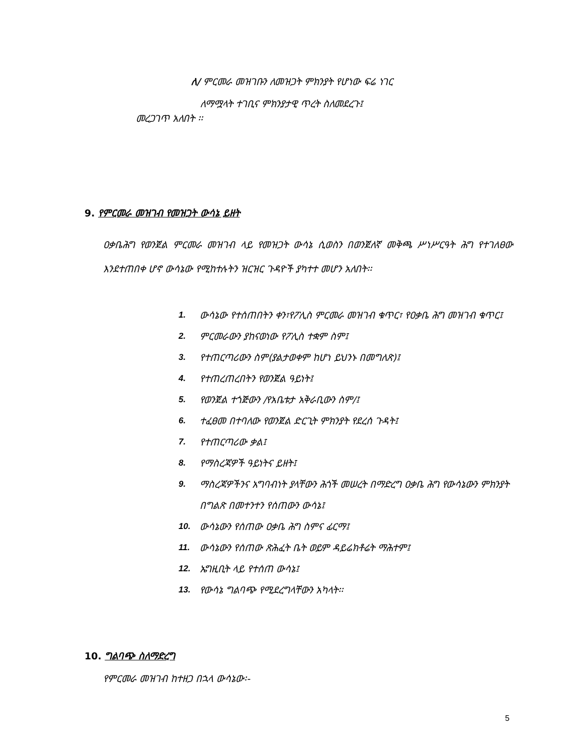ለ/ ምርመራ መዝገቡን ለመዝጋት ምክንያት የሆነው ፍሬ ነገር
ለማሟላት ተገቢና ምክንያታዊ ጥረት ስለመደረጉ፤
መረጋገጥ አለበት ፡፡
9. የምርመራ መዝገብ የመዝጋት ውሳኔ ይዘት
ዐቃቤሕግ የወንጀል ምርመራ መዝገብ ላይ የመዝጋት ውሳኔ ሲወስን በወንጀለኛ መቅጫ ሥነሥርዓት ሕግ የተገለፀው እንደተጠበቀ ሆኖ ውሳኔው የሚከተሉትን ዝርዝር ጉዳዮች ያካተተ መሆን አለበት፡፡
1. ውሳኔው የተሰጠበትን ቀን፣የፖሊስ ምርመራ መዝገብ ቁጥር፣ የዐቃቤ ሕግ መዝገብ ቁጥር፤
2. ምርመራውን ያከናወነው የፖሊስ ተቋም ስም፤
3. የተጠርጣሪውን ስም(ያልታወቀም ከሆነ ይህንኑ በመግለጽ)፤
4. የተጠረጠረበትን የወንጀል ዓይነት፤
5. የወንጀል ተጎጅውን /የአቤቱታ አቅራቢውን ስም/፤
6. ተፈፀመ በተባለው የወንጀል ድርጊት ምክንያት የደረሰ ጉዳት፤
7. የተጠርጣሪው ቃል፤
8. የማስረጃዎች ዓይነትና ይዘት፤
9. ማስረጃዎችንና አግባብነት ያላቸውን ሕጎች መሠረት በማድረግ ዐቃቤ ሕግ የውሳኔውን ምክንያት በግልጽ በመተንተን የሰጠውን ውሳኔ፤
10. ውሳኔውን የሰጠው ዐቃቤ ሕግ ስምና ፊርማ፤
11. ውሳኔውን የሰጠው ጽሕፈት ቤት ወይም ዳይሬክቶሬት ማሕተም፤
12. ኤግዚቢት ላይ የተሰጠ ውሳኔ፤
13. የውሳኔ ግልባጭ የሚደረግላቸውን አካላት፡፡
10. ግልባጭ ስለማድረግ
የምርመራ መዝገብ ከተዘጋ በኋላ ውሳኔው፡-
5